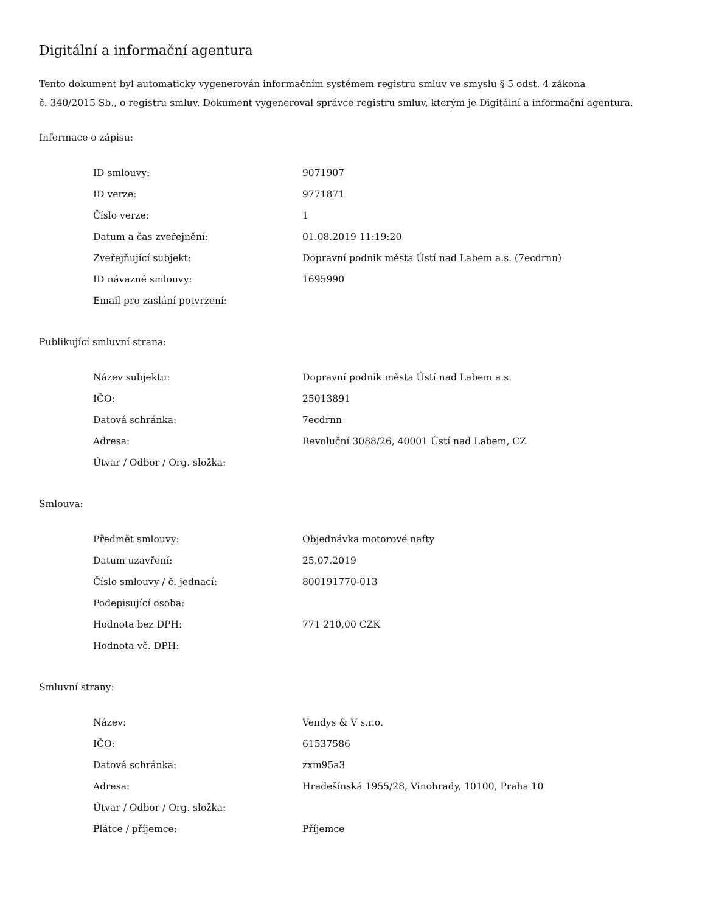Digitální a informační agentura
Tento dokument byl automaticky vygenerován informačním systémem registru smluv ve smyslu § 5 odst. 4 zákona
č. 340/2015 Sb., o registru smluv. Dokument vygeneroval správce registru smluv, kterým je Digitální a informační agentura.
Informace o zápisu:
| ID smlouvy: | 9071907 |
| ID verze: | 9771871 |
| Číslo verze: | 1 |
| Datum a čas zveřejnění: | 01.08.2019 11:19:20 |
| Zveřejňující subjekt: | Dopravní podnik města Ústí nad Labem a.s. (7ecdrnn) |
| ID návazné smlouvy: | 1695990 |
| Email pro zaslání potvrzení: | |
Publikující smluvní strana:
| Název subjektu: | Dopravní podnik města Ústí nad Labem a.s. |
| IČO: | 25013891 |
| Datová schránka: | 7ecdrnn |
| Adresa: | Revoluční 3088/26, 40001 Ústí nad Labem, CZ |
| Útvar / Odbor / Org. složka: | |
Smlouva:
| Předmět smlouvy: | Objednávka motorové nafty |
| Datum uzavření: | 25.07.2019 |
| Číslo smlouvy / č. jednací: | 800191770-013 |
| Podepisující osoba: | |
| Hodnota bez DPH: | 771 210,00 CZK |
| Hodnota vč. DPH: | |
Smluvní strany:
| Název: | Vendys & V s.r.o. |
| IČO: | 61537586 |
| Datová schránka: | zxm95a3 |
| Adresa: | Hradešínská 1955/28, Vinohrady, 10100, Praha 10 |
| Útvar / Odbor / Org. složka: | |
| Plátce / příjemce: | Příjemce |